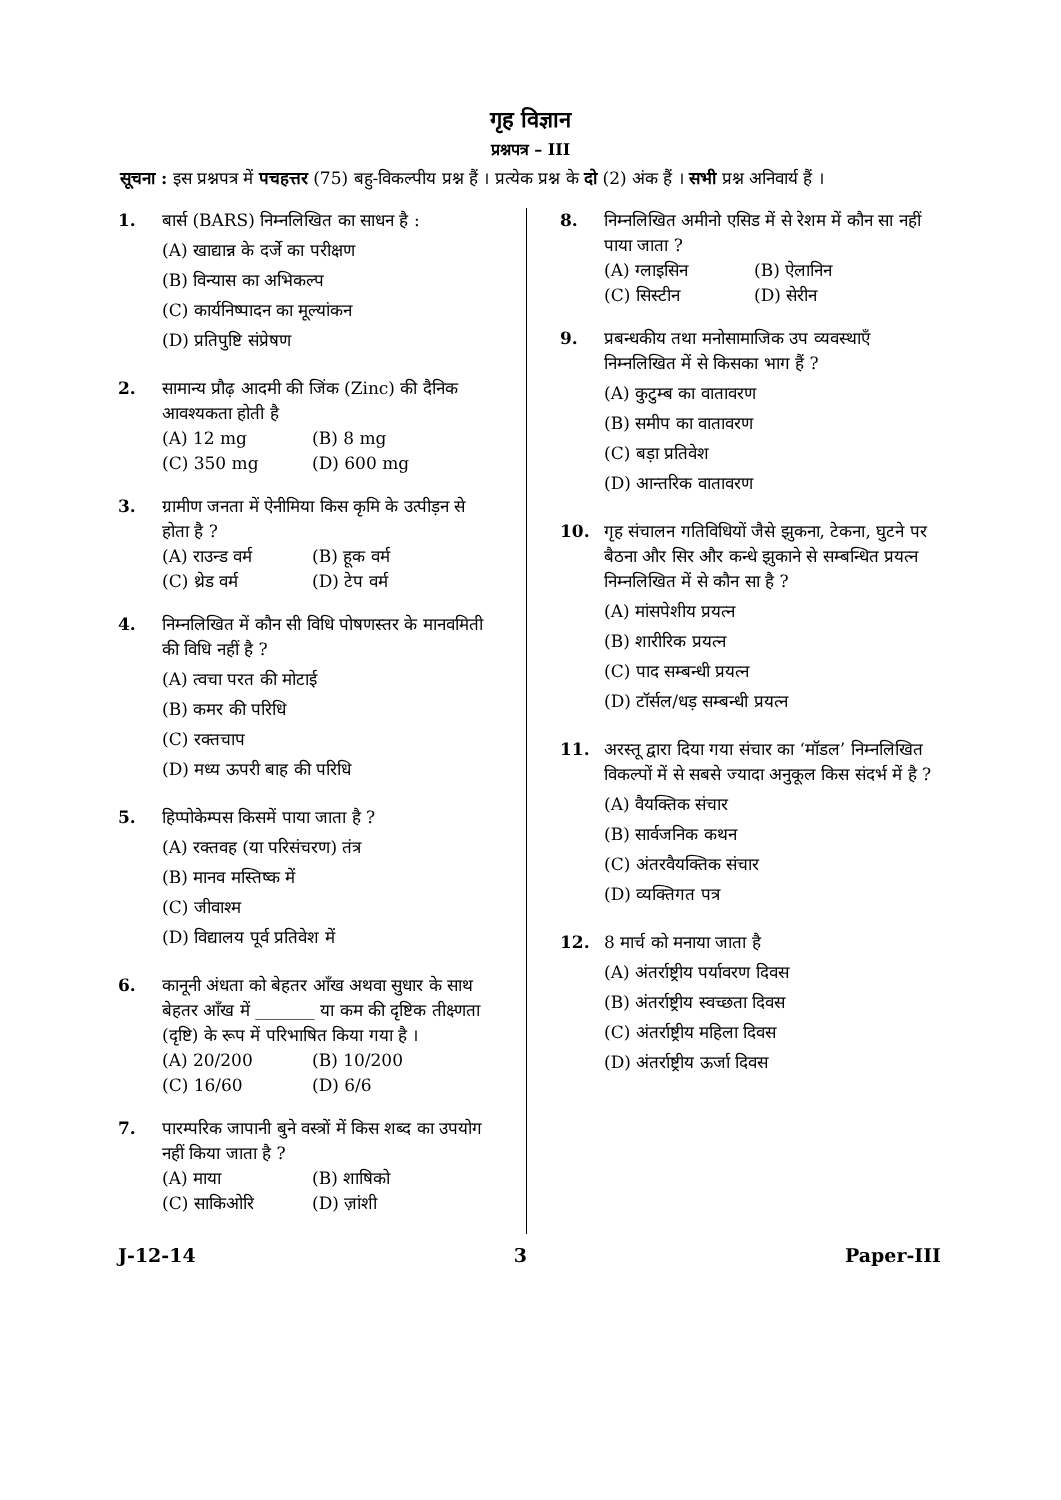गृह विज्ञान
प्रश्नपत्र – III
सूचना : इस प्रश्नपत्र में पचहत्तर (75) बहु-विकल्पीय प्रश्न हैं । प्रत्येक प्रश्न के दो (2) अंक हैं । सभी प्रश्न अनिवार्य हैं ।
1. बार्स (BARS) निम्नलिखित का साधन है :
(A) खाद्यान्न के दर्जे का परीक्षण
(B) विन्यास का अभिकल्प
(C) कार्यनिष्पादन का मूल्यांकन
(D) प्रतिपुष्टि संप्रेषण
2. सामान्य प्रौढ़ आदमी की जिंक (Zinc) की दैनिक आवश्यकता होती है
(A) 12 mg (B) 8 mg (C) 350 mg (D) 600 mg
3. ग्रामीण जनता में ऐनीमिया किस कृमि के उत्पीड़न से होता है ?
(A) राउन्ड वर्म (B) हूक वर्म (C) थ्रेड वर्म (D) टेप वर्म
4. निम्नलिखित में कौन सी विधि पोषणस्तर के मानवमिती की विधि नहीं है ?
(A) त्वचा परत की मोटाई
(B) कमर की परिधि
(C) रक्तचाप
(D) मध्य ऊपरी बाह की परिधि
5. हिप्पोकेम्पस किसमें पाया जाता है ?
(A) रक्तवह (या परिसंचरण) तंत्र
(B) मानव मस्तिष्क में
(C) जीवाश्म
(D) विद्यालय पूर्व प्रतिवेश में
6. कानूनी अंधता को बेहतर आँख अथवा सुधार के साथ बेहतर आँख में _______ या कम की दृष्टिक तीक्ष्णता (दृष्टि) के रूप में परिभाषित किया गया है ।
(A) 20/200 (B) 10/200 (C) 16/60 (D) 6/6
7. पारम्परिक जापानी बुने वस्त्रों में किस शब्द का उपयोग नहीं किया जाता है ?
(A) माया (B) शाषिको (C) साकिओरि (D) ज़ांशी
8. निम्नलिखित अमीनो एसिड में से रेशम में कौन सा नहीं पाया जाता ?
(A) ग्लाइसिन (B) ऐलानिन (C) सिस्टीन (D) सेरीन
9. प्रबन्धकीय तथा मनोसामाजिक उप व्यवस्थाएँ निम्नलिखित में से किसका भाग हैं ?
(A) कुटुम्ब का वातावरण
(B) समीप का वातावरण
(C) बड़ा प्रतिवेश
(D) आन्तरिक वातावरण
10. गृह संचालन गतिविधियों जैसे झुकना, टेकना, घुटने पर बैठना और सिर और कन्धे झुकाने से सम्बन्धित प्रयत्न निम्नलिखित में से कौन सा है ?
(A) मांसपेशीय प्रयत्न
(B) शारीरिक प्रयत्न
(C) पाद सम्बन्धी प्रयत्न
(D) टॉर्सल/धड़ सम्बन्धी प्रयत्न
11. अरस्तू द्वारा दिया गया संचार का ‘मॉडल’ निम्नलिखित विकल्पों में से सबसे ज्यादा अनुकूल किस संदर्भ में है ?
(A) वैयक्तिक संचार
(B) सार्वजनिक कथन
(C) अंतरवैयक्तिक संचार
(D) व्यक्तिगत पत्र
12. 8 मार्च को मनाया जाता है
(A) अंतर्राष्ट्रीय पर्यावरण दिवस
(B) अंतर्राष्ट्रीय स्वच्छता दिवस
(C) अंतर्राष्ट्रीय महिला दिवस
(D) अंतर्राष्ट्रीय ऊर्जा दिवस
J-12-14 3 Paper-III